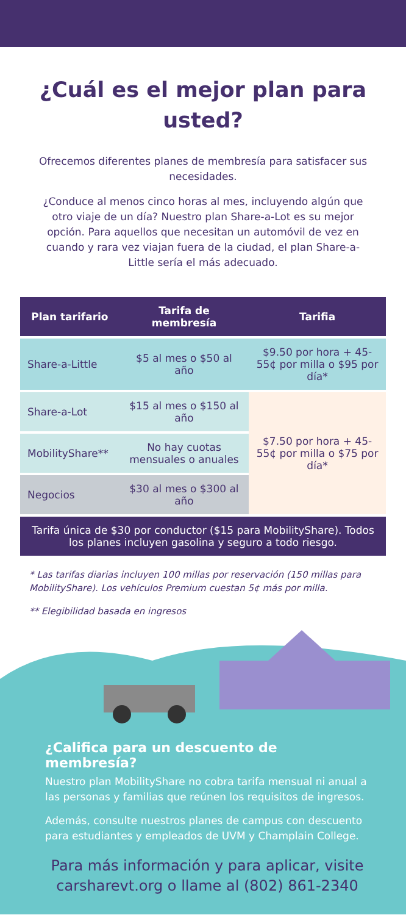¿Cuál es el mejor plan para usted?
Ofrecemos diferentes planes de membresía para satisfacer sus necesidades.
¿Conduce al menos cinco horas al mes, incluyendo algún que otro viaje de un día? Nuestro plan Share-a-Lot es su mejor opción. Para aquellos que necesitan un automóvil de vez en cuando y rara vez viajan fuera de la ciudad, el plan Share-a-Little sería el más adecuado.
| Plan tarifario | Tarifa de membresía | Tarifia |
| --- | --- | --- |
| Share-a-Little | $5 al mes o $50 al año | $9.50 por hora + 45-55¢ por milla o $95 por día* |
| Share-a-Lot | $15 al mes o $150 al año | $7.50 por hora + 45-55¢ por milla o $75 por día* |
| MobilityShare** | No hay cuotas mensuales o anuales | |
| Negocios | $30 al mes o $300 al año | |
| Tarifa única de $30 por conductor ($15 para MobilityShare). Todos los planes incluyen gasolina y seguro a todo riesgo. | | |
* Las tarifas diarias incluyen 100 millas por reservación (150 millas para MobilityShare). Los vehículos Premium cuestan 5¢ más por milla.
** Elegibilidad basada en ingresos
¿Califica para un descuento de membresía?
Nuestro plan MobilityShare no cobra tarifa mensual ni anual a las personas y familias que reúnen los requisitos de ingresos.
Además, consulte nuestros planes de campus con descuento para estudiantes y empleados de UVM y Champlain College.
Para más información y para aplicar, visite carsharevt.org o llame al (802) 861-2340